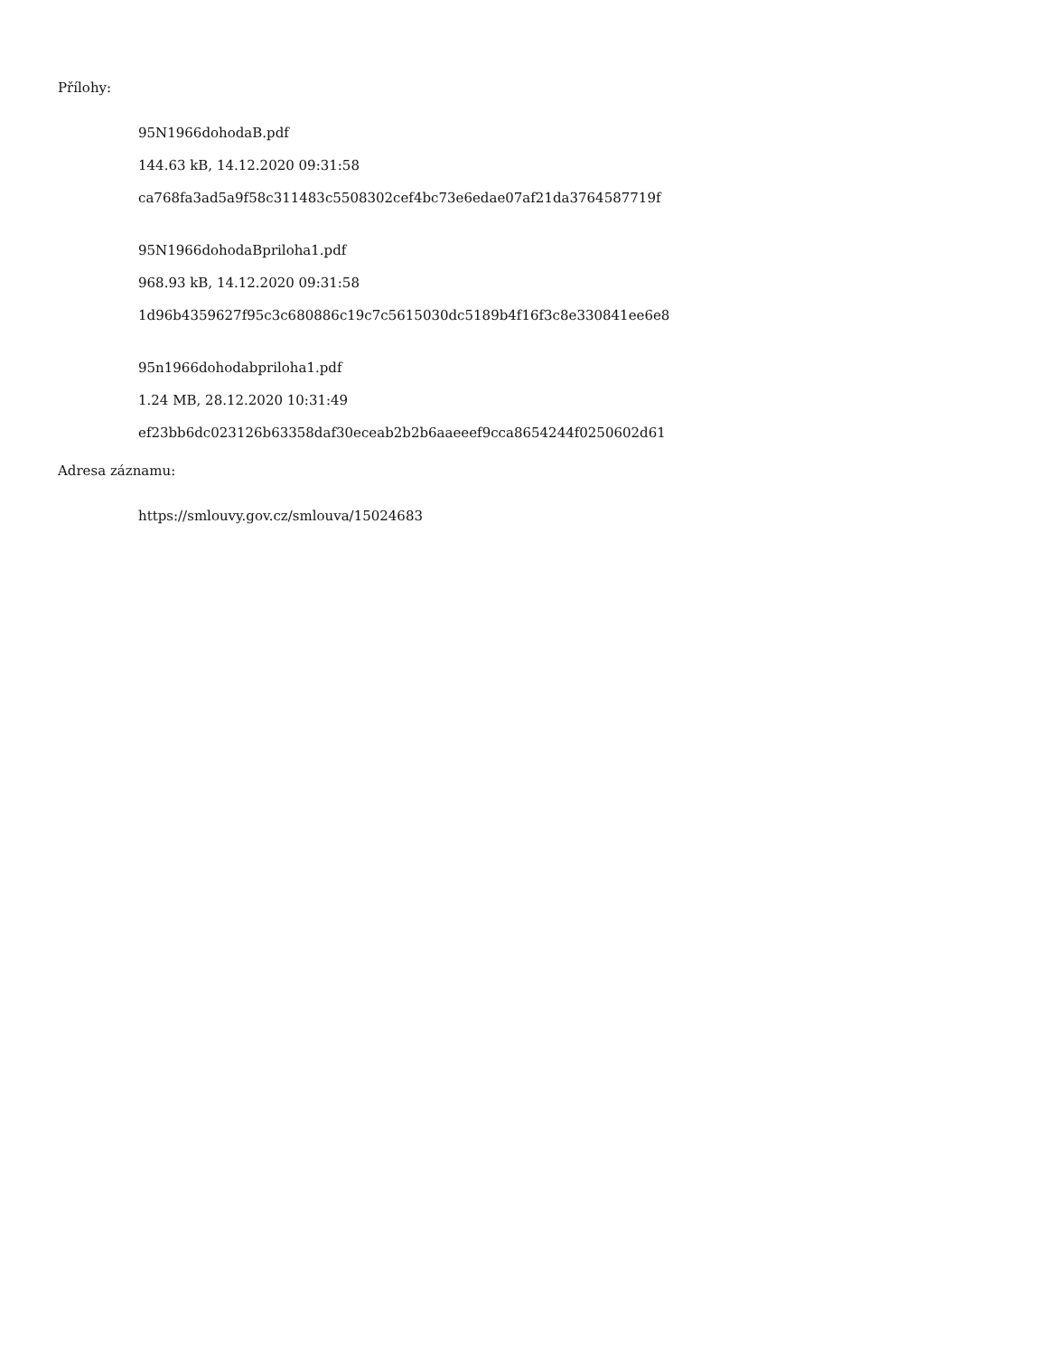Přílohy:
95N1966dohodaB.pdf
144.63 kB, 14.12.2020 09:31:58
ca768fa3ad5a9f58c311483c5508302cef4bc73e6edae07af21da3764587719f
95N1966dohodaBpriloha1.pdf
968.93 kB, 14.12.2020 09:31:58
1d96b4359627f95c3c680886c19c7c5615030dc5189b4f16f3c8e330841ee6e8
95n1966dohodabpriloha1.pdf
1.24 MB, 28.12.2020 10:31:49
ef23bb6dc023126b63358daf30eceab2b2b6aaeeef9cca8654244f0250602d61
Adresa záznamu:
https://smlouvy.gov.cz/smlouva/15024683